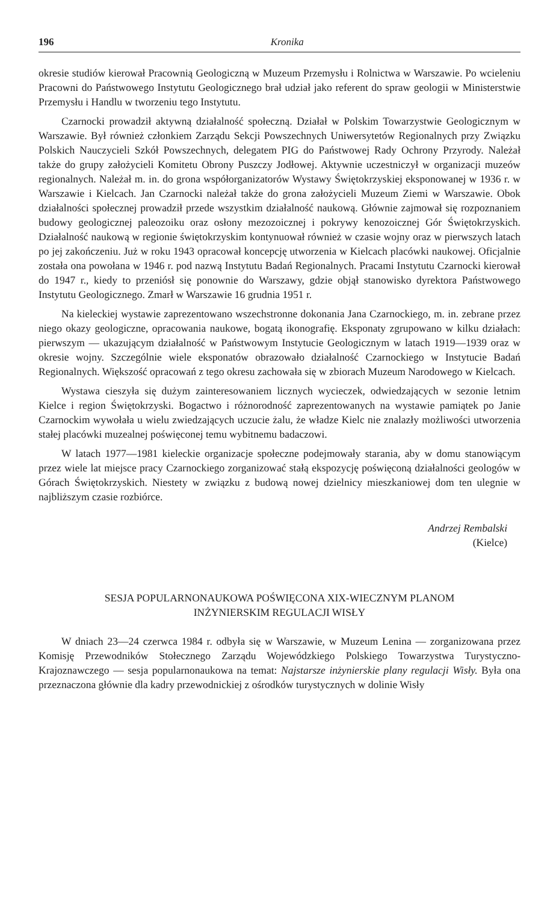196 Kronika
okresie studiów kierował Pracownią Geologiczną w Muzeum Przemysłu i Rolnictwa w Warszawie. Po wcieleniu Pracowni do Państwowego Instytutu Geologicznego brał udział jako referent do spraw geologii w Ministerstwie Przemysłu i Handlu w tworzeniu tego Instytutu.
Czarnocki prowadził aktywną działalność społeczną. Działał w Polskim Towarzystwie Geologicznym w Warszawie. Był również członkiem Zarządu Sekcji Powszechnych Uniwersytetów Regionalnych przy Związku Polskich Nauczycieli Szkół Powszechnych, delegatem PIG do Państwowej Rady Ochrony Przyrody. Należał także do grupy założycieli Komitetu Obrony Puszczy Jodłowej. Aktywnie uczestniczył w organizacji muzeów regionalnych. Należał m. in. do grona współorganizatorów Wystawy Świętokrzyskiej eksponowanej w 1936 r. w Warszawie i Kielcach. Jan Czarnocki należał także do grona założycieli Muzeum Ziemi w Warszawie. Obok działalności społecznej prowadził przede wszystkim działalność naukową. Głównie zajmował się rozpoznaniem budowy geologicznej paleozoiku oraz osłony mezozoicznej i pokrywy kenozoicznej Gór Świętokrzyskich. Działalność naukową w regionie świętokrzyskim kontynuował również w czasie wojny oraz w pierwszych latach po jej zakończeniu. Już w roku 1943 opracował koncepcję utworzenia w Kielcach placówki naukowej. Oficjalnie została ona powołana w 1946 r. pod nazwą Instytutu Badań Regionalnych. Pracami Instytutu Czarnocki kierował do 1947 r., kiedy to przeniósł się ponownie do Warszawy, gdzie objął stanowisko dyrektora Państwowego Instytutu Geologicznego. Zmarł w Warszawie 16 grudnia 1951 r.
Na kieleckiej wystawie zaprezentowano wszechstronne dokonania Jana Czarnockiego, m. in. zebrane przez niego okazy geologiczne, opracowania naukowe, bogatą ikonografię. Eksponaty zgrupowano w kilku działach: pierwszym — ukazującym działalność w Państwowym Instytucie Geologicznym w latach 1919—1939 oraz w okresie wojny. Szczególnie wiele eksponatów obrazowało działalność Czarnockiego w Instytucie Badań Regionalnych. Większość opracowań z tego okresu zachowała się w zbiorach Muzeum Narodowego w Kielcach.
Wystawa cieszyła się dużym zainteresowaniem licznych wycieczek, odwiedzających w sezonie letnim Kielce i region Świętokrzyski. Bogactwo i różnorodność zaprezentowanych na wystawie pamiątek po Janie Czarnockim wywołała u wielu zwiedzających uczucie żalu, że władze Kielc nie znalazły możliwości utworzenia stałej placówki muzealnej poświęconej temu wybitnemu badaczowi.
W latach 1977—1981 kieleckie organizacje społeczne podejmowały starania, aby w domu stanowiącym przez wiele lat miejsce pracy Czarnockiego zorganizować stałą ekspozycję poświęconą działalności geologów w Górach Świętokrzyskich. Niestety w związku z budową nowej dzielnicy mieszkaniowej dom ten ulegnie w najbliższym czasie rozbiórce.
Andrzej Rembalski
(Kielce)
SESJA POPULARNONAUKOWA POŚWIĘCONA XIX-WIECZNYM PLANOM
INŻYNIERSKIM REGULACJI WISŁY
W dniach 23—24 czerwca 1984 r. odbyła się w Warszawie, w Muzeum Lenina — zorganizowana przez Komisję Przewodników Stołecznego Zarządu Wojewódzkiego Polskiego Towarzystwa Turystyczno-Krajoznawczego — sesja popularnonaukowa na temat: Najstarsze inżynierskie plany regulacji Wisły. Była ona przeznaczona głównie dla kadry przewodnickiej z ośrodków turystycznych w dolinie Wisły